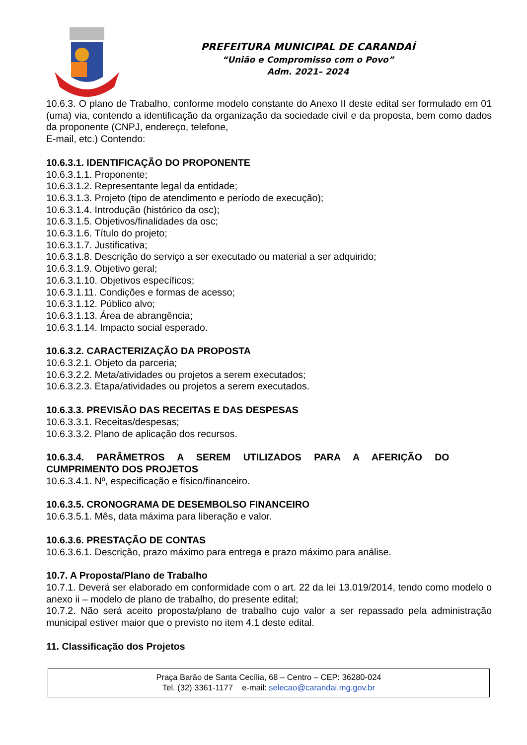PREFEITURA MUNICIPAL DE CARANDAÍ
“União e Compromisso com o Povo”
Adm. 2021– 2024
10.6.3. O plano de Trabalho, conforme modelo constante do Anexo II deste edital ser formulado em 01 (uma) via, contendo a identificação da organização da sociedade civil e da proposta, bem como dados da proponente (CNPJ, endereço, telefone,
E-mail, etc.) Contendo:
10.6.3.1. IDENTIFICAÇÃO DO PROPONENTE
10.6.3.1.1. Proponente;
10.6.3.1.2. Representante legal da entidade;
10.6.3.1.3. Projeto (tipo de atendimento e período de execução);
10.6.3.1.4. Introdução (histórico da osc);
10.6.3.1.5. Objetivos/finalidades da osc;
10.6.3.1.6. Título do projeto;
10.6.3.1.7. Justificativa;
10.6.3.1.8. Descrição do serviço a ser executado ou material a ser adquirido;
10.6.3.1.9. Objetivo geral;
10.6.3.1.10. Objetivos específicos;
10.6.3.1.11. Condições e formas de acesso;
10.6.3.1.12. Público alvo;
10.6.3.1.13. Área de abrangência;
10.6.3.1.14. Impacto social esperado.
10.6.3.2. CARACTERIZAÇÃO DA PROPOSTA
10.6.3.2.1. Objeto da parceria;
10.6.3.2.2. Meta/atividades ou projetos a serem executados;
10.6.3.2.3. Etapa/atividades ou projetos a serem executados.
10.6.3.3. PREVISÃO DAS RECEITAS E DAS DESPESAS
10.6.3.3.1. Receitas/despesas;
10.6.3.3.2. Plano de aplicação dos recursos.
10.6.3.4. PARÂMETROS A SEREM UTILIZADOS PARA A AFERIÇÃO DO
CUMPRIMENTO DOS PROJETOS
10.6.3.4.1. Nº, especificação e físico/financeiro.
10.6.3.5. CRONOGRAMA DE DESEMBOLSO FINANCEIRO
10.6.3.5.1. Mês, data máxima para liberação e valor.
10.6.3.6. PRESTAÇÃO DE CONTAS
10.6.3.6.1. Descrição, prazo máximo para entrega e prazo máximo para análise.
10.7. A Proposta/Plano de Trabalho
10.7.1. Deverá ser elaborado em conformidade com o art. 22 da lei 13.019/2014, tendo como modelo o anexo ii – modelo de plano de trabalho, do presente edital;
10.7.2. Não será aceito proposta/plano de trabalho cujo valor a ser repassado pela administração municipal estiver maior que o previsto no item 4.1 deste edital.
11. Classificação dos Projetos
Praça Barão de Santa Cecília, 68 – Centro – CEP: 36280-024
Tel. (32) 3361-1177 e-mail: selecao@carandai.mg.gov.br